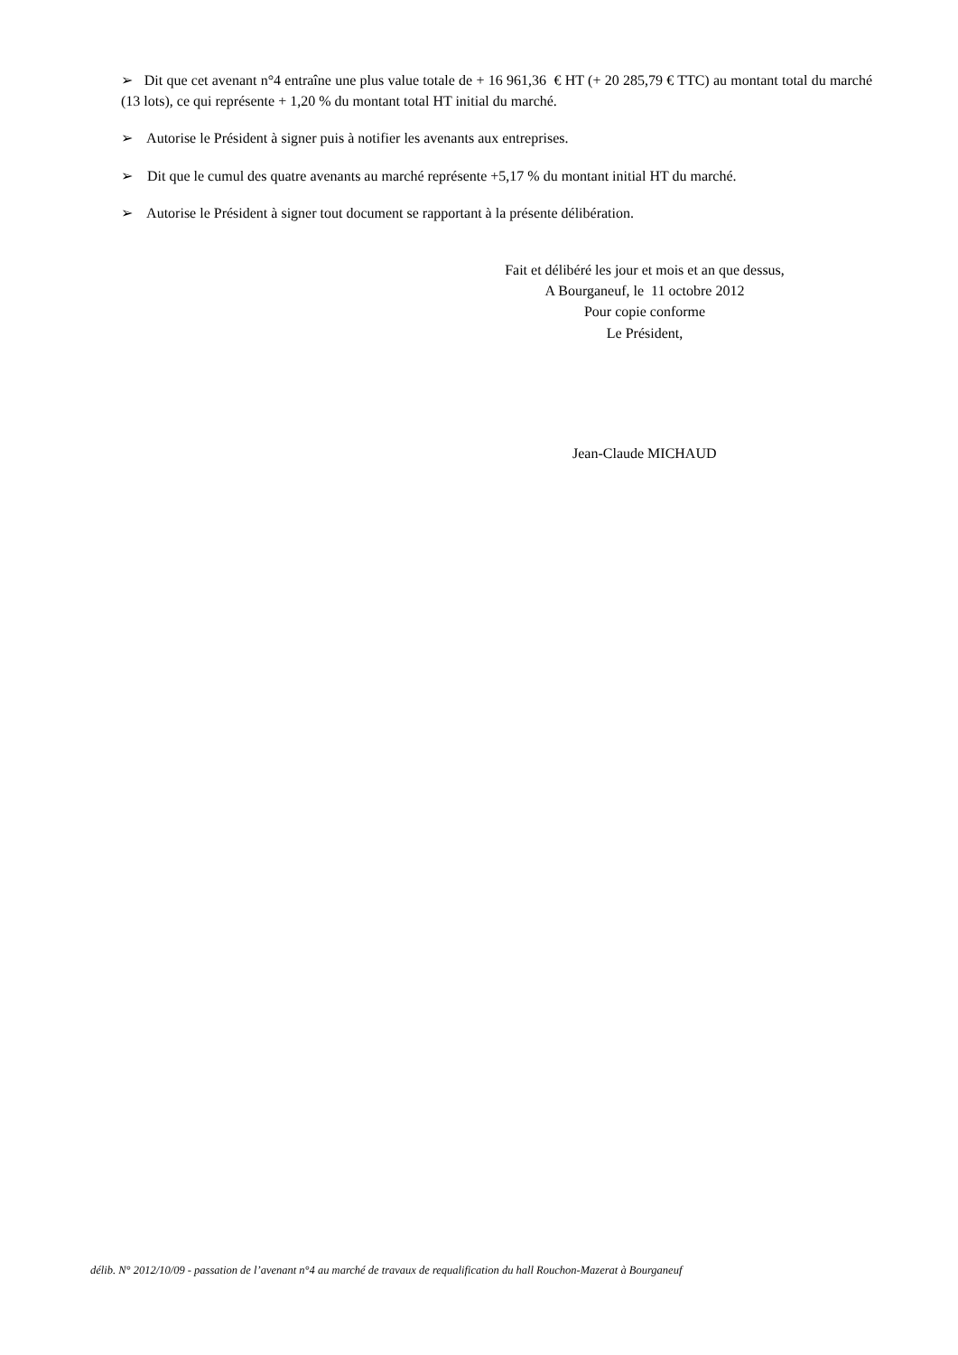➢ Dit que cet avenant n°4 entraîne une plus value totale de + 16 961,36 € HT (+ 20 285,79 € TTC) au montant total du marché (13 lots), ce qui représente + 1,20 % du montant total HT initial du marché.
➢ Autorise le Président à signer puis à notifier les avenants aux entreprises.
➢ Dit que le cumul des quatre avenants au marché représente +5,17 % du montant initial HT du marché.
➢ Autorise le Président à signer tout document se rapportant à la présente délibération.
Fait et délibéré les jour et mois et an que dessus,
A Bourganeuf, le 11 octobre 2012
Pour copie conforme
Le Président,
Jean-Claude MICHAUD
délib. N° 2012/10/09 - passation de l’avenant n°4 au marché de travaux de requalification du hall Rouchon-Mazerat à Bourganeuf